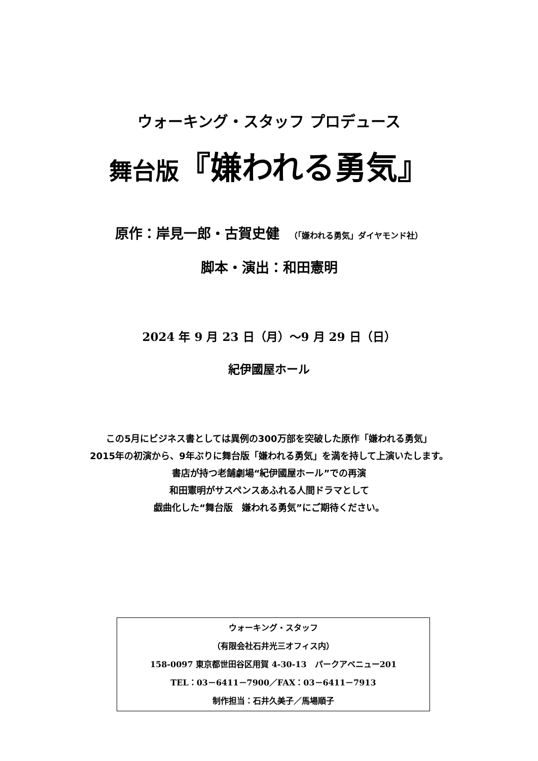ウォーキング・スタッフ プロデュース
舞台版『嫌われる勇気』
原作：岸見一郎・古賀史健 （「嫌われる勇気」ダイヤモンド社）
脚本・演出：和田憲明
2024 年 9 月 23 日（月）～9 月 29 日（日）
紀伊國屋ホール
この5月にビジネス書としては異例の300万部を突破した原作「嫌われる勇気」
2015年の初演から、9年ぶりに舞台版「嫌われる勇気」を満を持して上演いたします。
書店が持つ老舗劇場“紀伊國屋ホール”での再演
和田憲明がサスペンスあふれる人間ドラマとして
戯曲化した“舞台版　嫌われる勇気”にご期待ください。
ウォーキング・スタッフ
（有限会社石井光三オフィス内）
158-0097 東京都世田谷区用賀 4-30-13　パークアベニュー201
TEL：03－6411－7900／FAX：03－6411－7913
制作担当：石井久美子／馬場順子